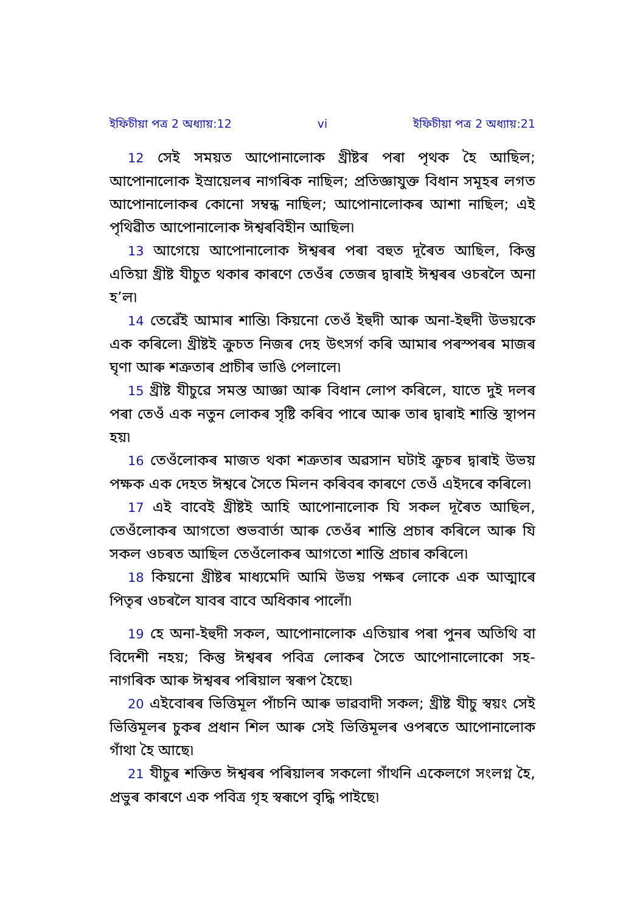ইফিচীয়া পত্র 2 অধ্যায়:12 vi ইফিচীয়া পত্র 2 অধ্যায়:21
12 সেই সময়ত আপোনালোক খ্রীষ্টৰ পৰা পৃথক হৈ আছিল; আপোনালোক ইস্ৰায়েলৰ নাগৰিক নাছিল; প্রতিজ্ঞাযুক্ত বিধান সমূহৰ লগত আপোনালোকৰ কোনো সম্বন্ধ নাছিল; আপোনালোকৰ আশা নাছিল; এই পৃথিৱীত আপোনালোক ঈশ্বৰবিহীন আছিল৷
13 আগেয়ে আপোনালোক ঈশ্বৰৰ পৰা বহুত দূৰৈত আছিল, কিন্তু এতিয়া খ্রীষ্ট যীচুত থকাৰ কাৰণে তেওঁৰ তেজৰ দ্বাৰাই ঈশ্বৰৰ ওচৰলৈ অনা হ’ল৷
14 তেৱেঁই আমাৰ শান্তি৷ কিয়নো তেওঁ ইহুদী আৰু অনা-ইহুদী উভয়কে এক কৰিলে৷ খ্রীষ্টই ক্রুচত নিজৰ দেহ উৎসর্গ কৰি আমাৰ পৰস্পৰৰ মাজৰ ঘৃণা আৰু শত্রুতাৰ প্রাচীৰ ভাঙি পেলালে৷
15 খ্রীষ্ট যীচুৱে সমস্ত আজ্ঞা আৰু বিধান লোপ কৰিলে, যাতে দুই দলৰ পৰা তেওঁ এক নতুন লোকৰ সৃষ্টি কৰিব পাৰে আৰু তাৰ দ্বাৰাই শান্তি স্থাপন হয়৷
16 তেওঁলোকৰ মাজত থকা শত্রুতাৰ অৱসান ঘটাই ক্রুচৰ দ্বাৰাই উভয় পক্ষক এক দেহত ঈশ্বৰে সৈতে মিলন কৰিবৰ কাৰণে তেওঁ এইদৰে কৰিলে৷
17 এই বাবেই খ্রীষ্টই আহি আপোনালোক যি সকল দূৰৈত আছিল, তেওঁলোকৰ আগতো শুভবার্তা আৰু তেওঁৰ শান্তি প্রচাৰ কৰিলে আৰু যি সকল ওচৰত আছিল তেওঁলোকৰ আগতো শান্তি প্রচাৰ কৰিলে৷
18 কিয়নো খ্রীষ্টৰ মাধ্যমেদি আমি উভয় পক্ষৰ লোকে এক আত্মাৰে পিতৃৰ ওচৰলৈ যাবৰ বাবে অধিকাৰ পালোঁ৷
19 হে অনা-ইহুদী সকল, আপোনালোক এতিয়াৰ পৰা পুনৰ অতিথি বা বিদেশী নহয়; কিন্তু ঈশ্বৰৰ পবিত্র লোকৰ সৈতে আপোনালোকো সহ-নাগৰিক আৰু ঈশ্বৰৰ পৰিয়াল স্বৰূপ হৈছে৷
20 এইবোৰৰ ভিত্তিমূল পাঁচনি আৰু ভাৱবাদী সকল; খ্রীষ্ট যীচু স্বয়ং সেই ভিত্তিমূলৰ চুকৰ প্রধান শিল আৰু সেই ভিত্তিমূলৰ ওপৰতে আপোনালোক গাঁথা হৈ আছে৷
21 যীচুৰ শক্তিত ঈশ্বৰৰ পৰিয়ালৰ সকলো গাঁথনি একেলগে সংলগ্ন হৈ, প্রভুৰ কাৰণে এক পবিত্র গৃহ স্বৰূপে বৃদ্ধি পাইছে৷